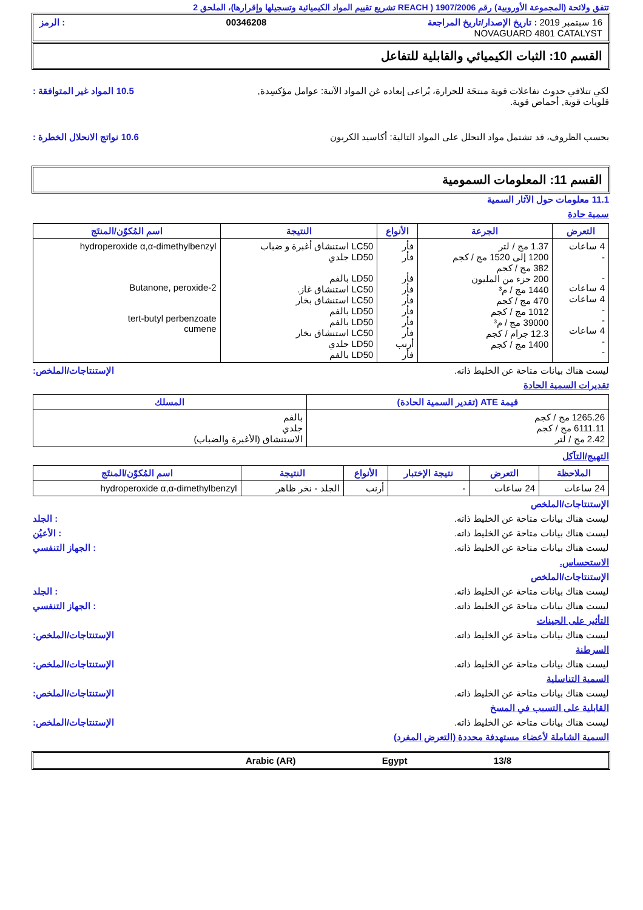تتفق ولائحة (المجموعة الأوروبية) رقم 1907/2006 ( REACH تشريع تقييم المواد الكيميائية وتسجيلها وإقرارها)، الملحق 2
16 سبتمبر 2019 : تاريخ الإصدار/تاريخ المراجعة 00346208: الرمز
NOVAGUARD 4801 CATALYST
القسم 10: الثبات الكيميائي والقابلية للتفاعل
لكي تتلافي حدوث تفاعلات قوية منتجَة للحرارة، يُراعى إبعاده غن المواد الآتية: عوامل مؤكسِدة, قلويات قوية, أحماض قوية.
10.5 المواد غير المتوافقة :
بحسب الظروف، قد تشتمل مواد التحلل على المواد التالية: أكاسيد الكربون
10.6 نواتج الانحلال الخطرة :
القسم 11: المعلومات السمومية
11.1 معلومات حول الآثار السمية
سمية حادة
| التعرض | الجرعة | الأنواع | النتيجة | اسم المُكوّن/المنتَج |
| --- | --- | --- | --- | --- |
| 4 ساعات - - 4 ساعات 4 ساعات - - 4 ساعات - - | 1.37 مج / لتر 1200 إلى 1520 مج / كجم 382 مج / كجم 200 جزء من المليون 1440 مج / م³ 470 مج / كجم 1012 مج / كجم 39000 مج / م³ 12.3 جرام / كجم 1400 مج / كجم | فأر فأر فأر فأر فأر فأر فأر فأر أرنب فأر | LC50 استنشاق أغبرة و ضباب LD50 جلدي LD50 بالفم LC50 استنشاق غاز. LC50 استنشاق بخار LD50 بالفم LD50 بالفم LC50 استنشاق بخار LD50 جلدي LD50 بالفم | hydroperoxide α,α-dimethylbenzyl 2-Butanone, peroxide tert-butyl perbenzoate cumene |
ليست هناك بيانات متاحة عن الخليط ذاته.
الإستنتاجات/الملخص:
تقديرات السمية الحادة
| قيمة ATE (تقدير السمية الحادة) | المسلك |
| --- | --- |
| 1265.26 مج / كجم 6111.11 مج / كجم 2.42 مج / لتر | بالفم جلدي الاستنشاق (الأغبرة والضباب) |
التهيج/التآكل
| الملاحظة | التعرض | نتيجة الإختبار | الأنواع | النتيجة | اسم المُكوّن/المنتَج |
| --- | --- | --- | --- | --- | --- |
| 24 ساعات | 24 ساعات | - | أرنب | الجلد - نخر ظاهر | hydroperoxide α,α-dimethylbenzyl |
الإستنتاجات/الملخص
ليست هناك بيانات متاحة عن الخليط ذاته.
: الجلد
ليست هناك بيانات متاحة عن الخليط ذاته.
: الأعيُن
ليست هناك بيانات متاحة عن الخليط ذاته.
: الجهاز التنفسي
الاستحساس.
الإستنتاجات/الملخص
ليست هناك بيانات متاحة عن الخليط ذاته.
: الجلد
ليست هناك بيانات متاحة عن الخليط ذاته.
: الجهاز التنفسي
التأثير على الجينات
ليست هناك بيانات متاحة عن الخليط ذاته.
الإستنتاجات/الملخص:
السرطنة
ليست هناك بيانات متاحة عن الخليط ذاته.
الإستنتاجات/الملخص:
السمية التناسلية
ليست هناك بيانات متاحة عن الخليط ذاته.
الإستنتاجات/الملخص:
القابلية على التسبب في المسخ
ليست هناك بيانات متاحة عن الخليط ذاته.
الإستنتاجات/الملخص:
السمية الشاملة لأعضاء مستهدفة محددة (التعرض المفرد)
13/8 Egypt Arabic (AR)